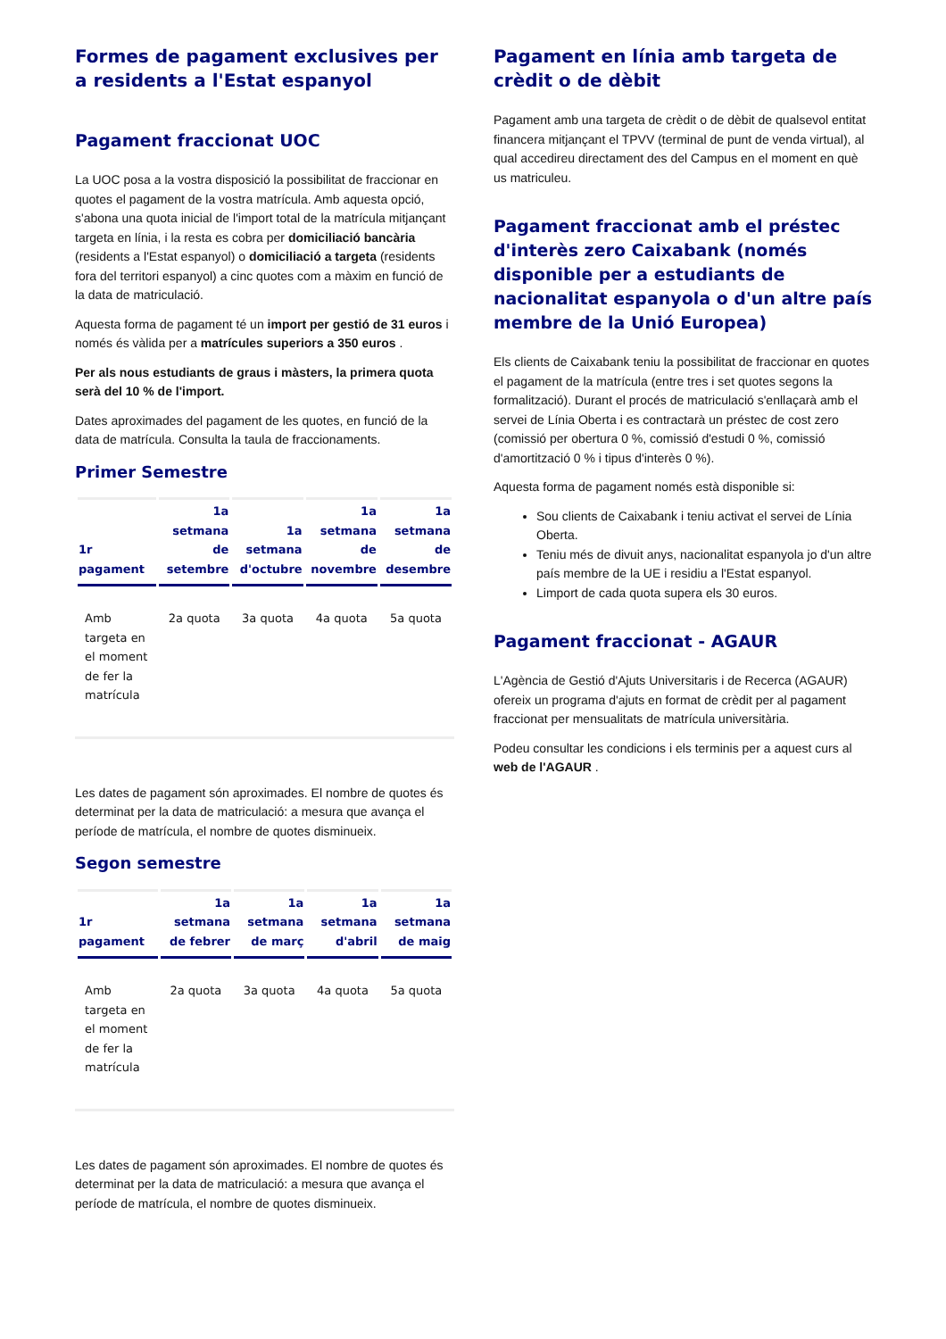Formes de pagament exclusives per a residents a l'Estat espanyol
Pagament fraccionat UOC
La UOC posa a la vostra disposició la possibilitat de fraccionar en quotes el pagament de la vostra matrícula. Amb aquesta opció, s'abona una quota inicial de l'import total de la matrícula mitjançant targeta en línia, i la resta es cobra per domiciliació bancària (residents a l'Estat espanyol) o domiciliació a targeta (residents fora del territori espanyol) a cinc quotes com a màxim en funció de la data de matriculació.
Aquesta forma de pagament té un import per gestió de 31 euros i només és vàlida per a matrícules superiors a 350 euros .
Per als nous estudiants de graus i màsters, la primera quota serà del 10 % de l'import.
Dates aproximades del pagament de les quotes, en funció de la data de matrícula. Consulta la taula de fraccionaments.
Primer Semestre
| 1r pagament | 1a setmana de setembre | 1a setmana d'octubre | 1a setmana de novembre | 1a setmana de desembre |
| --- | --- | --- | --- | --- |
| Amb targeta en el moment de fer la matrícula | 2a quota | 3a quota | 4a quota | 5a quota |
Les dates de pagament són aproximades. El nombre de quotes és determinat per la data de matriculació: a mesura que avança el període de matrícula, el nombre de quotes disminueix.
Segon semestre
| 1r pagament | 1a setmana de febrer | 1a setmana de març | 1a setmana d'abril | 1a setmana de maig |
| --- | --- | --- | --- | --- |
| Amb targeta en el moment de fer la matrícula | 2a quota | 3a quota | 4a quota | 5a quota |
Les dates de pagament són aproximades. El nombre de quotes és determinat per la data de matriculació: a mesura que avança el període de matrícula, el nombre de quotes disminueix.
Pagament en línia amb targeta de crèdit o de dèbit
Pagament amb una targeta de crèdit o de dèbit de qualsevol entitat financera mitjançant el TPVV (terminal de punt de venda virtual), al qual accedireu directament des del Campus en el moment en què us matriculeu.
Pagament fraccionat amb el préstec d'interès zero Caixabank (només disponible per a estudiants de nacionalitat espanyola o d'un altre país membre de la Unió Europea)
Els clients de Caixabank teniu la possibilitat de fraccionar en quotes el pagament de la matrícula (entre tres i set quotes segons la formalització). Durant el procés de matriculació s'enllaçarà amb el servei de Línia Oberta i es contractarà un préstec de cost zero (comissió per obertura 0 %, comissió d'estudi 0 %, comissió d'amortització 0 % i tipus d'interès 0 %).
Aquesta forma de pagament només està disponible si:
Sou clients de Caixabank i teniu activat el servei de Línia Oberta.
Teniu més de divuit anys, nacionalitat espanyola jo d'un altre país membre de la UE i residiu a l'Estat espanyol.
Limport de cada quota supera els 30 euros.
Pagament fraccionat - AGAUR
L'Agència de Gestió d'Ajuts Universitaris i de Recerca (AGAUR) ofereix un programa d'ajuts en format de crèdit per al pagament fraccionat per mensualitats de matrícula universitària.
Podeu consultar les condicions i els terminis per a aquest curs al web de l'AGAUR .